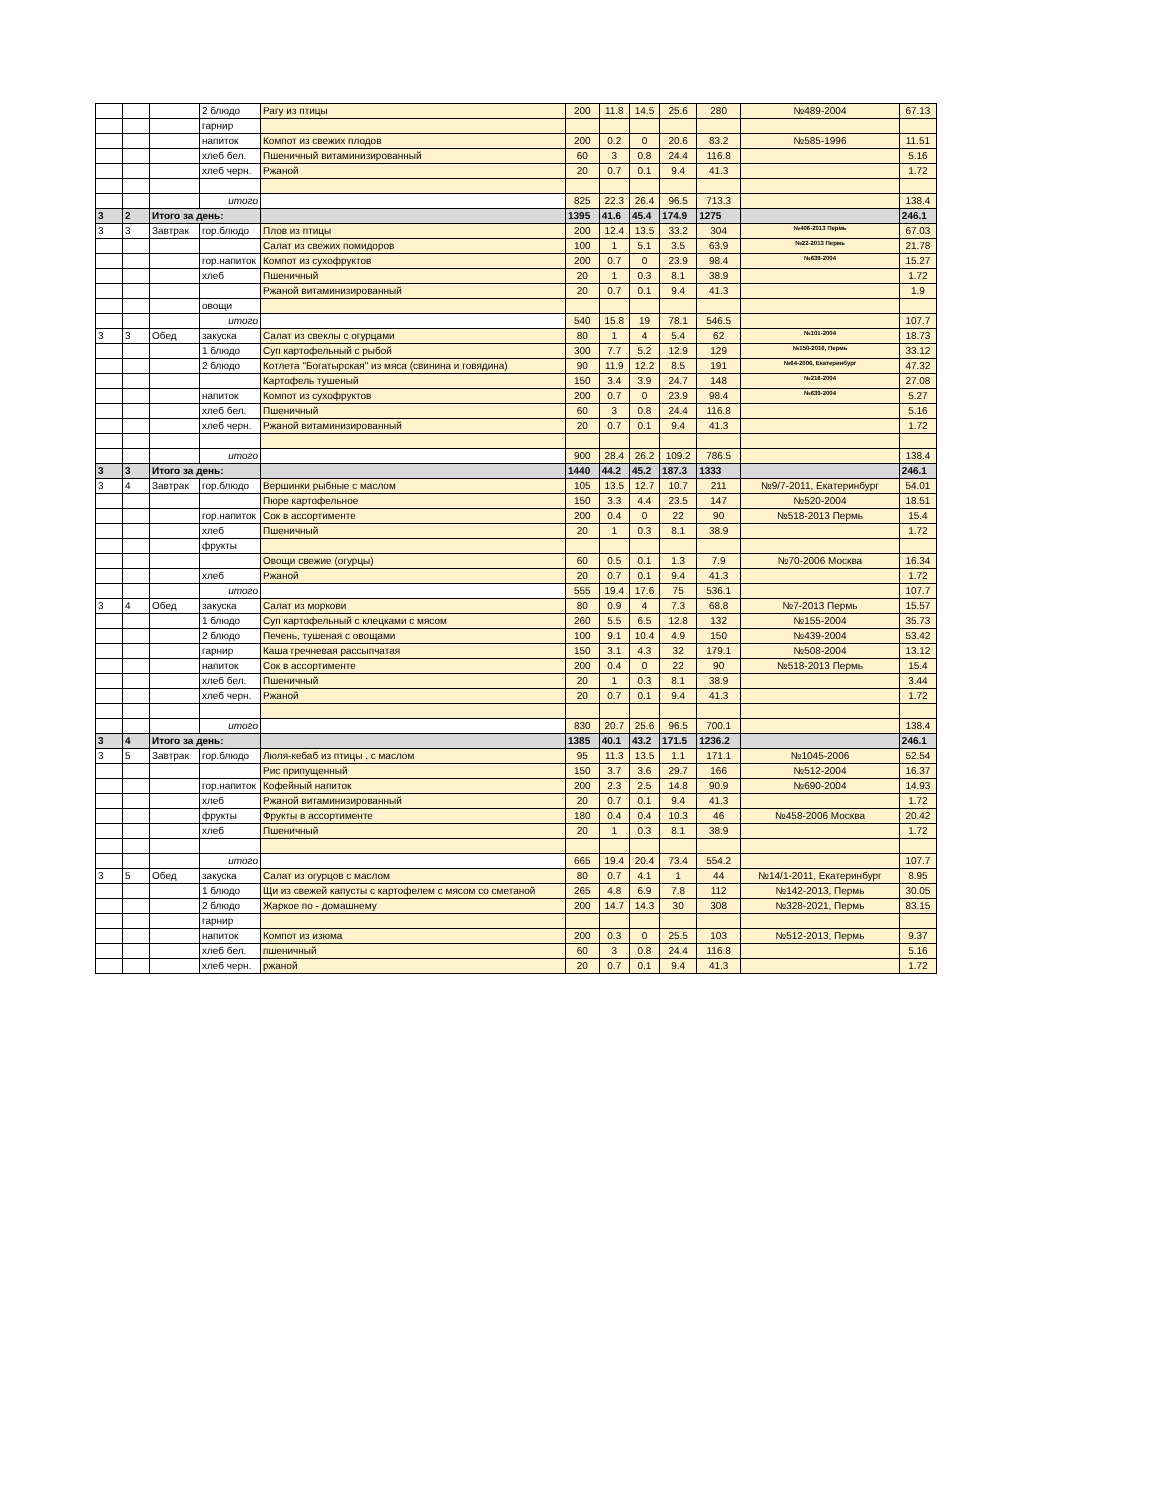| | | | 2 блюдо | Рагу из птицы | 200 | 11.8 | 14.5 | 25.6 | 280 | №489-2004 | 67.13 |
| | | | гарнир | | | | | | | | |
| | | | напиток | Компот из свежих плодов | 200 | 0.2 | 0 | 20.6 | 83.2 | №585-1996 | 11.51 |
| | | | хлеб бел. | Пшеничный витаминизированный | 60 | 3 | 0.8 | 24.4 | 116.8 | | 5.16 |
| | | | хлеб черн. | Ржаной | 20 | 0.7 | 0.1 | 9.4 | 41.3 | | 1.72 |
| | | | итого | | 825 | 22.3 | 26.4 | 96.5 | 713.3 | | 138.4 |
| 3 | 2 | Итого за день: | | | 1395 | 41.6 | 45.4 | 174.9 | 1275 | | 246.1 |
| 3 | 3 | Завтрак | гор.блюдо | Плов из птицы | 200 | 12.4 | 13.5 | 33.2 | 304 | №406-2013 Пермь | 67.03 |
| | | | | Салат из свежих помидоров | 100 | 1 | 5.1 | 3.5 | 63.9 | №22-2013 Пермь | 21.78 |
| | | | гор.напиток | Компот из сухофруктов | 200 | 0.7 | 0 | 23.9 | 98.4 | №639-2004 | 15.27 |
| | | | хлеб | Пшеничный | 20 | 1 | 0.3 | 8.1 | 38.9 | | 1.72 |
| | | | | Ржаной витаминизированный | 20 | 0.7 | 0.1 | 9.4 | 41.3 | | 1.9 |
| | | | овощи | | | | | | | | |
| | | | итого | | 540 | 15.8 | 19 | 78.1 | 546.5 | | 107.7 |
| 3 | 3 | Обед | закуска | Салат из свеклы с огурцами | 80 | 1 | 4 | 5.4 | 62 | №101-2004 | 18.73 |
| | | | 1 блюдо | Суп картофельный с рыбой | 300 | 7.7 | 5.2 | 12.9 | 129 | №150-2016, Пермь | 33.12 |
| | | | 2 блюдо | Котлета "Богатырская" из мяса (свинина и говядина) | 90 | 11.9 | 12.2 | 8.5 | 191 | №64-2006, Екатеринбург | 47.32 |
| | | | | Картофель тушеный | 150 | 3.4 | 3.9 | 24.7 | 148 | №216-2004 | 27.08 |
| | | | напиток | Компот из сухофруктов | 200 | 0.7 | 0 | 23.9 | 98.4 | №639-2004 | 5.27 |
| | | | хлеб бел. | Пшеничный | 60 | 3 | 0.8 | 24.4 | 116.8 | | 5.16 |
| | | | хлеб черн. | Ржаной витаминизированный | 20 | 0.7 | 0.1 | 9.4 | 41.3 | | 1.72 |
| | | | итого | | 900 | 28.4 | 26.2 | 109.2 | 786.5 | | 138.4 |
| 3 | 3 | Итого за день: | | | 1440 | 44.2 | 45.2 | 187.3 | 1333 | | 246.1 |
| 3 | 4 | Завтрак | гор.блюдо | Вершинки рыбные с маслом | 105 | 13.5 | 12.7 | 10.7 | 211 | №9/7-2011, Екатеринбург | 54.01 |
| | | | | Пюре картофельное | 150 | 3.3 | 4.4 | 23.5 | 147 | №520-2004 | 18.51 |
| | | | гор.напиток | Сок в ассортименте | 200 | 0.4 | 0 | 22 | 90 | №518-2013 Пермь | 15.4 |
| | | | хлеб | Пшеничный | 20 | 1 | 0.3 | 8.1 | 38.9 | | 1.72 |
| | | | фрукты | | | | | | | | |
| | | | | Овощи свежие (огурцы) | 60 | 0.5 | 0.1 | 1.3 | 7.9 | №70-2006 Москва | 16.34 |
| | | | хлеб | Ржаной | 20 | 0.7 | 0.1 | 9.4 | 41.3 | | 1.72 |
| | | | итого | | 555 | 19.4 | 17.6 | 75 | 536.1 | | 107.7 |
| 3 | 4 | Обед | закуска | Салат из моркови | 80 | 0.9 | 4 | 7.3 | 68.8 | №7-2013 Пермь | 15.57 |
| | | | 1 блюдо | Суп картофельный с клецками с мясом | 260 | 5.5 | 6.5 | 12.8 | 132 | №155-2004 | 35.73 |
| | | | 2 блюдо | Печень, тушеная с овощами | 100 | 9.1 | 10.4 | 4.9 | 150 | №439-2004 | 53.42 |
| | | | гарнир | Каша гречневая рассыпчатая | 150 | 3.1 | 4.3 | 32 | 179.1 | №508-2004 | 13.12 |
| | | | напиток | Сок в ассортименте | 200 | 0.4 | 0 | 22 | 90 | №518-2013 Пермь | 15.4 |
| | | | хлеб бел. | Пшеничный | 20 | 1 | 0.3 | 8.1 | 38.9 | | 3.44 |
| | | | хлеб черн. | Ржаной | 20 | 0.7 | 0.1 | 9.4 | 41.3 | | 1.72 |
| | | | итого | | 830 | 20.7 | 25.6 | 96.5 | 700.1 | | 138.4 |
| 3 | 4 | Итого за день: | | | 1385 | 40.1 | 43.2 | 171.5 | 1236.2 | | 246.1 |
| 3 | 5 | Завтрак | гор.блюдо | Люля-кебаб из птицы , с маслом | 95 | 11.3 | 13.5 | 1.1 | 171.1 | №1045-2006 | 52.54 |
| | | | | Рис припущенный | 150 | 3.7 | 3.6 | 29.7 | 166 | №512-2004 | 16.37 |
| | | | гор.напиток | Кофейный напиток | 200 | 2.3 | 2.5 | 14.8 | 90.9 | №690-2004 | 14.93 |
| | | | хлеб | Ржаной витаминизированный | 20 | 0.7 | 0.1 | 9.4 | 41.3 | | 1.72 |
| | | | фрукты | Фрукты в ассортименте | 180 | 0.4 | 0.4 | 10.3 | 46 | №458-2006 Москва | 20.42 |
| | | | хлеб | Пшеничный | 20 | 1 | 0.3 | 8.1 | 38.9 | | 1.72 |
| | | | итого | | 665 | 19.4 | 20.4 | 73.4 | 554.2 | | 107.7 |
| 3 | 5 | Обед | закуска | Салат из огурцов с маслом | 80 | 0.7 | 4.1 | 1 | 44 | №14/1-2011, Екатеринбург | 8.95 |
| | | | 1 блюдо | Щи из свежей капусты с картофелем с мясом со сметаной | 265 | 4.8 | 6.9 | 7.8 | 112 | №142-2013, Пермь | 30.05 |
| | | | 2 блюдо | Жаркое по - домашнему | 200 | 14.7 | 14.3 | 30 | 308 | №328-2021, Пермь | 83.15 |
| | | | гарнир | | | | | | | | |
| | | | напиток | Компот из изюма | 200 | 0.3 | 0 | 25.5 | 103 | №512-2013, Пермь | 9.37 |
| | | | хлеб бел. | пшеничный | 60 | 3 | 0.8 | 24.4 | 116.8 | | 5.16 |
| | | | хлеб черн. | ржаной | 20 | 0.7 | 0.1 | 9.4 | 41.3 | | 1.72 |